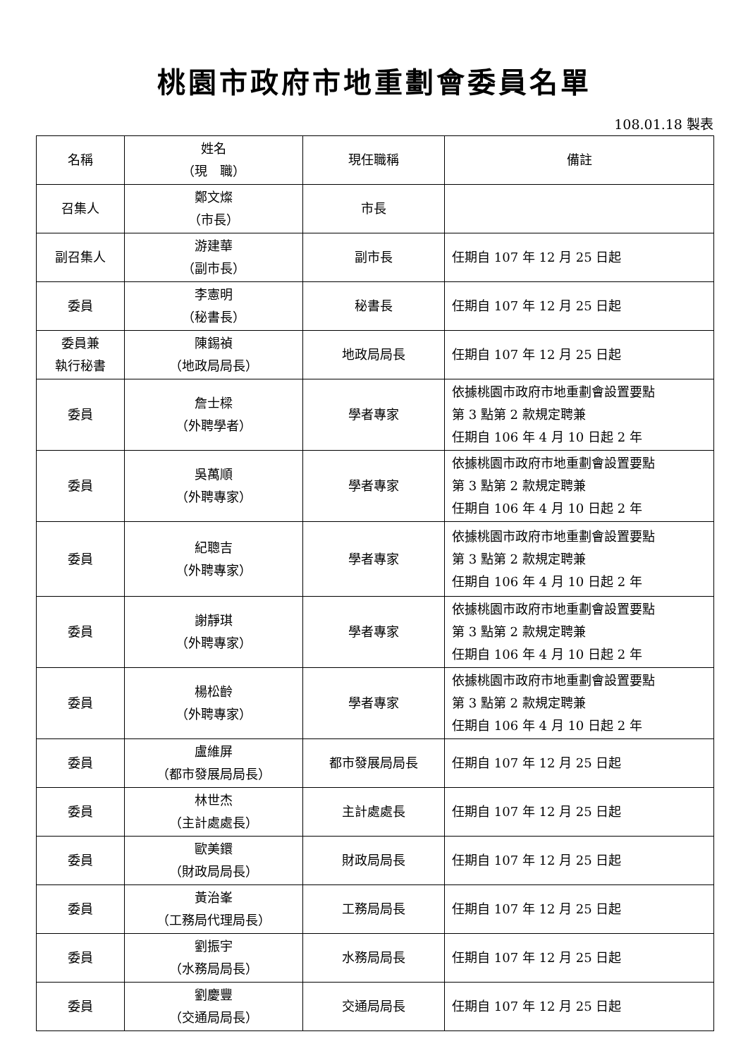桃園市政府市地重劃會委員名單
108.01.18 製表
| 名稱 | 姓名 （現 職） | 現任職稱 | 備註 |
| --- | --- | --- | --- |
| 召集人 | 鄭文燦 （市長） | 市長 | |
| 副召集人 | 游建華 （副市長） | 副市長 | 任期自 107 年 12 月 25 日起 |
| 委員 | 李憲明 （秘書長） | 秘書長 | 任期自 107 年 12 月 25 日起 |
| 委員兼 執行秘書 | 陳錫禎 （地政局局長） | 地政局局長 | 任期自 107 年 12 月 25 日起 |
| 委員 | 詹士樑 （外聘學者） | 學者專家 | 依據桃園市政府市地重劃會設置要點 第 3 點第 2 款規定聘兼 任期自 106 年 4 月 10 日起 2 年 |
| 委員 | 吳萬順 （外聘專家） | 學者專家 | 依據桃園市政府市地重劃會設置要點 第 3 點第 2 款規定聘兼 任期自 106 年 4 月 10 日起 2 年 |
| 委員 | 紀聰吉 （外聘專家） | 學者專家 | 依據桃園市政府市地重劃會設置要點 第 3 點第 2 款規定聘兼 任期自 106 年 4 月 10 日起 2 年 |
| 委員 | 謝靜琪 （外聘專家） | 學者專家 | 依據桃園市政府市地重劃會設置要點 第 3 點第 2 款規定聘兼 任期自 106 年 4 月 10 日起 2 年 |
| 委員 | 楊松齡 （外聘專家） | 學者專家 | 依據桃園市政府市地重劃會設置要點 第 3 點第 2 款規定聘兼 任期自 106 年 4 月 10 日起 2 年 |
| 委員 | 盧維屏 （都市發展局局長） | 都市發展局局長 | 任期自 107 年 12 月 25 日起 |
| 委員 | 林世杰 （主計處處長） | 主計處處長 | 任期自 107 年 12 月 25 日起 |
| 委員 | 歐美鐶 （財政局局長） | 財政局局長 | 任期自 107 年 12 月 25 日起 |
| 委員 | 黃治峯 （工務局代理局長） | 工務局局長 | 任期自 107 年 12 月 25 日起 |
| 委員 | 劉振宇 （水務局局長） | 水務局局長 | 任期自 107 年 12 月 25 日起 |
| 委員 | 劉慶豐 （交通局局長） | 交通局局長 | 任期自 107 年 12 月 25 日起 |